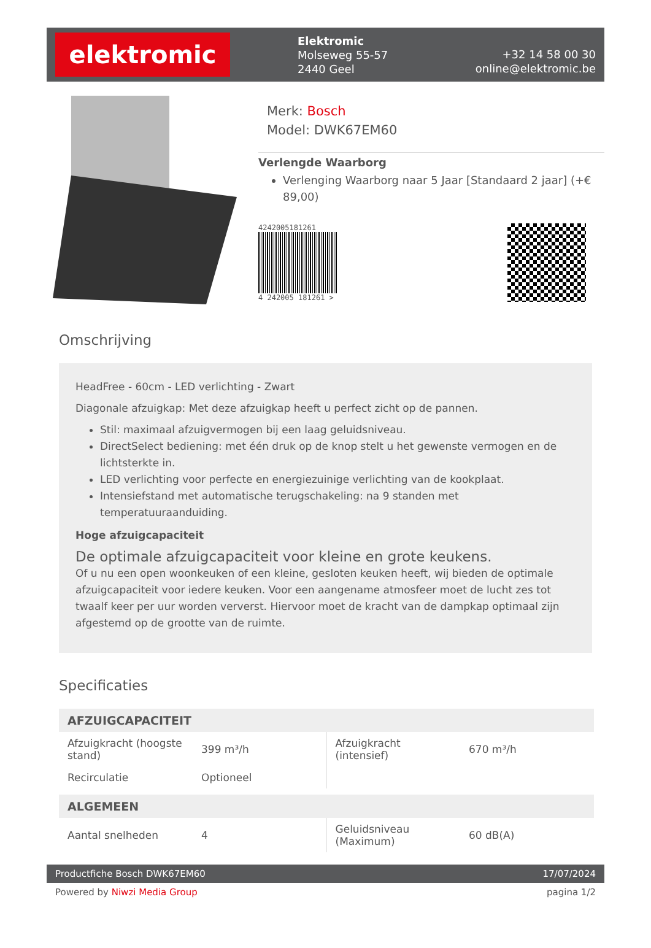elektromic
Elektromic
Molseweg 55-57
2440 Geel
+32 14 58 00 30
online@elektromic.be
Merk: Bosch
Model: DWK67EM60
Verlengde Waarborg
Verlenging Waarborg naar 5 Jaar [Standaard 2 jaar] (+€ 89,00)
4242005181261
4 242005 181261 >
Omschrijving
HeadFree - 60cm - LED verlichting - Zwart
Diagonale afzuigkap: Met deze afzuigkap heeft u perfect zicht op de pannen.
Stil: maximaal afzuigvermogen bij een laag geluidsniveau.
DirectSelect bediening: met één druk op de knop stelt u het gewenste vermogen en de lichtsterkte in.
LED verlichting voor perfecte en energiezuinige verlichting van de kookplaat.
Intensiefstand met automatische terugschakeling: na 9 standen met temperatuuraanduiding.
Hoge afzuigcapaciteit
De optimale afzuigcapaciteit voor kleine en grote keukens.
Of u nu een open woonkeuken of een kleine, gesloten keuken heeft, wij bieden de optimale afzuigcapaciteit voor iedere keuken. Voor een aangename atmosfeer moet de lucht zes tot twaalf keer per uur worden ververst. Hiervoor moet de kracht van de dampkap optimaal zijn afgestemd op de grootte van de ruimte.
Specificaties
| AFZUIGCAPACITEIT | | | |
| --- | --- | --- | --- |
| Afzuigkracht (hoogste stand) | 399 m³/h | Afzuigkracht (intensief) | 670 m³/h |
| Recirculatie | Optioneel | | |
| ALGEMEEN | | | |
| Aantal snelheden | 4 | Geluidsniveau (Maximum) | 60 dB(A) |
Productfiche Bosch DWK67EM60 17/07/2024
Powered by Niwzi Media Group pagina 1/2